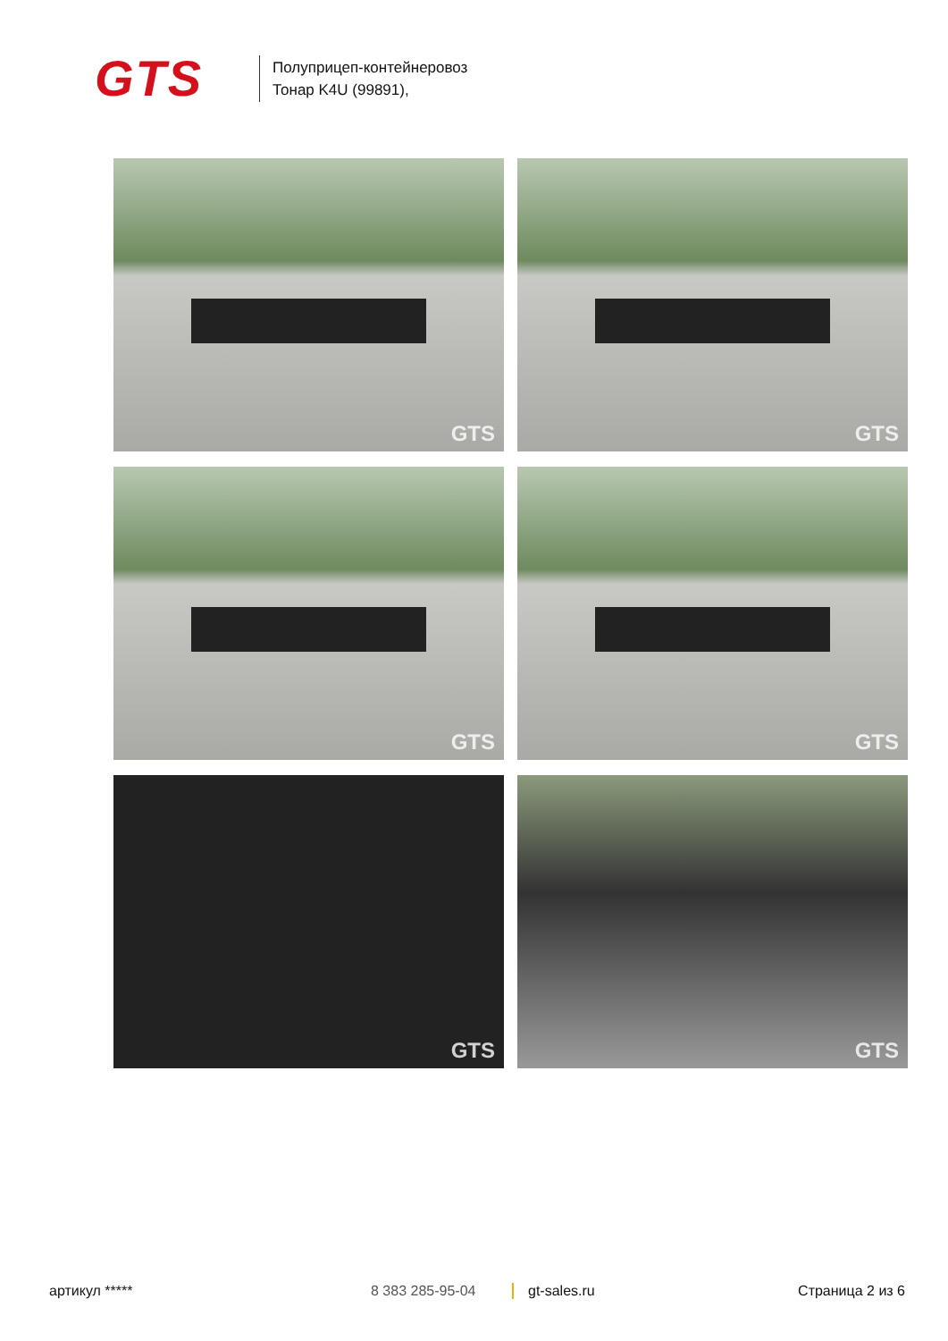GTS
Полуприцеп-контейнеровоз
Тонар K4U (99891),
GTS
GTS
GTS
GTS
GTS
GTS
артикул ***** 8 383 285-95-04 gt-sales.ru Страница 2 из 6